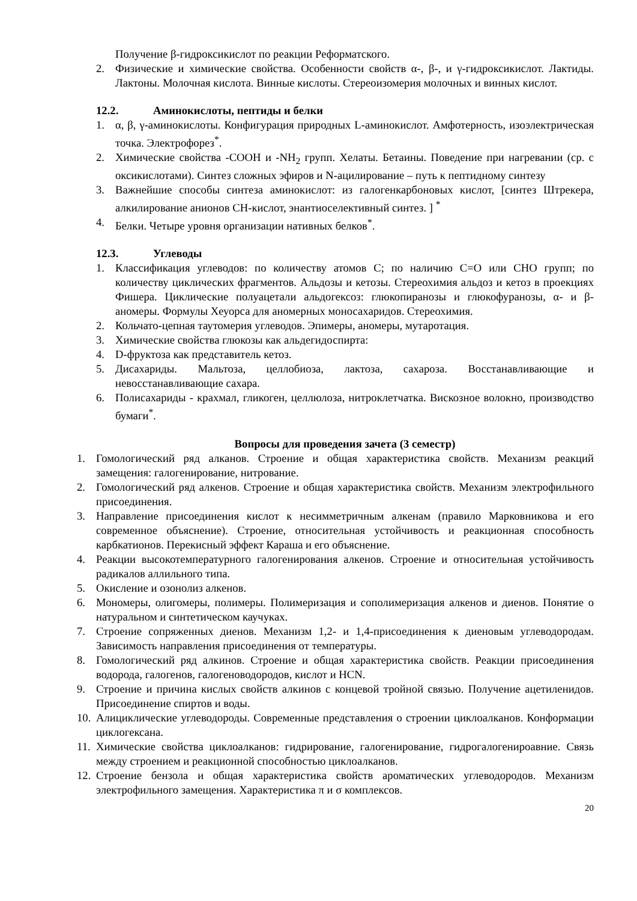Получение β-гидроксикислот по реакции Реформатского.
2. Физические и химические свойства. Особенности свойств α-, β-, и γ-гидроксикислот. Лактиды. Лактоны. Молочная кислота. Винные кислоты. Стереоизомерия молочных и винных кислот.
12.2. Аминокислоты, пептиды и белки
1. α, β, γ-аминокислоты. Конфигурация природных L-аминокислот. Амфотерность, изоэлектрическая точка. Электрофорез<sup>*</sup>.
2. Химические свойства -COOH и -NH<sub>2</sub> групп. Хелаты. Бетаины. Поведение при нагревании (ср. с оксикислотами). Синтез сложных эфиров и N-ацилирование – путь к пептидному синтезу
3. Важнейшие способы синтеза аминокислот: из галогенкарбоновых кислот, [синтез Штрекера, алкилирование анионов CH-кислот, энантиоселективный синтез. ] <sup>*</sup>
4. Белки. Четыре уровня организации нативных белков<sup>*</sup>.
12.3. Углеводы
1. Классификация углеводов: по количеству атомов С; по наличию С=О или СНО групп; по количеству циклических фрагментов. Альдозы и кетозы. Стереохимия альдоз и кетоз в проекциях Фишера. Циклические полуацетали альдогексоз: глюкопиранозы и глюкофуранозы, α- и β-аномеры. Формулы Хеуорса для аномерных моносахаридов. Стереохимия.
2. Кольчато-цепная таутомерия углеводов. Эпимеры, аномеры, мутаротация.
3. Химические свойства глюкозы как альдегидоспирта:
4. D-фруктоза как представитель кетоз.
5. Дисахариды. Мальтоза, целлобиоза, лактоза, сахароза. Восстанавливающие и невосстанавливающие сахара.
6. Полисахариды - крахмал, гликоген, целлюлоза, нитроклетчатка. Вискозное волокно, производство бумаги<sup>*</sup>.
Вопросы для проведения зачета (3 семестр)
1. Гомологический ряд алканов. Строение и общая характеристика свойств. Механизм реакций замещения: галогенирование, нитрование.
2. Гомологический ряд алкенов. Строение и общая характеристика свойств. Механизм электрофильного присоединения.
3. Направление присоединения кислот к несимметричным алкенам (правило Марковникова и его современное объяснение). Строение, относительная устойчивость и реакционная способность карбкатионов. Перекисный эффект Караша и его объяснение.
4. Реакции высокотемпературного галогенирования алкенов. Строение и относительная устойчивость радикалов аллильного типа.
5. Окисление и озонолиз алкенов.
6. Мономеры, олигомеры, полимеры. Полимеризация и сополимеризация алкенов и диенов. Понятие о натуральном и синтетическом каучуках.
7. Строение сопряженных диенов. Механизм 1,2- и 1,4-присоединения к диеновым углеводородам. Зависимость направления присоединения от температуры.
8. Гомологический ряд алкинов. Строение и общая характеристика свойств. Реакции присоединения водорода, галогенов, галогеноводородов, кислот и HCN.
9. Строение и причина кислых свойств алкинов с концевой тройной связью. Получение ацетиленидов. Присоединение спиртов и воды.
10.
Алициклические углеводороды. Современные представления о строении циклоалканов. Конформации циклогексана.
11.
Химические свойства циклоалканов: гидрирование, галогенирование, гидрогалогенироавние. Связь между строением и реакционной способностью циклоалканов.
12.
Строение бензола и общая характеристика свойств ароматических углеводородов. Механизм электрофильного замещения. Характеристика π и σ комплексов.
20